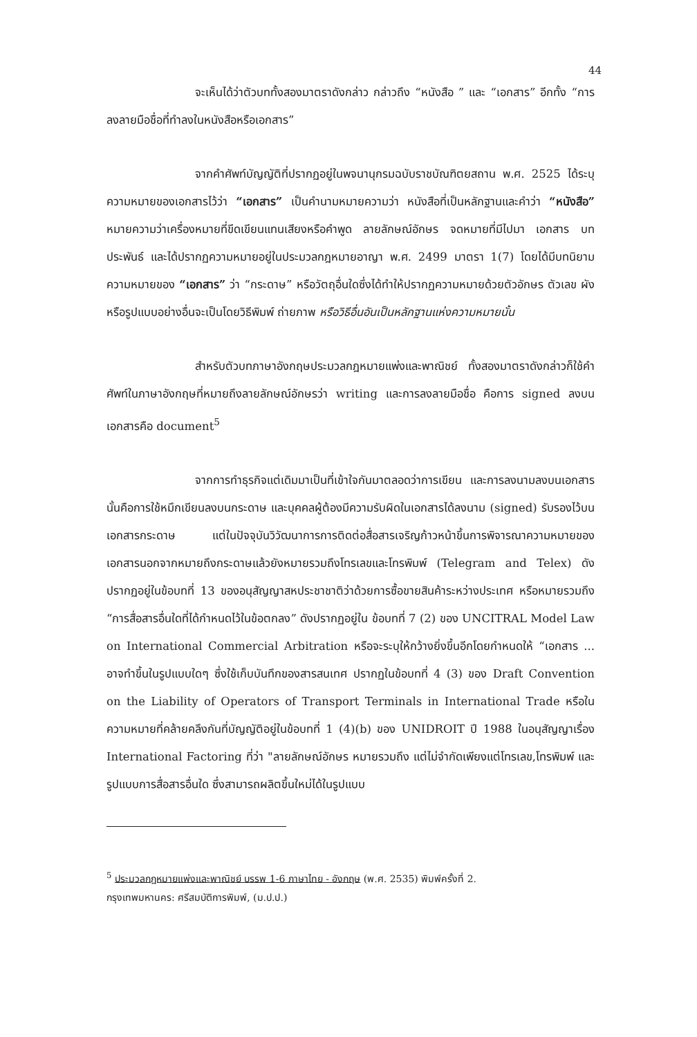44
จะเห็นได้ว่าตัวบททั้งสองมาตราดังกล่าว กล่าวถึง “หนังสือ ” และ “เอกสาร” อีกทั้ง “การลงลายมือชื่อที่ทำลงในหนังสือหรือเอกสาร”
จากคำศัพท์บัญญัติที่ปรากฏอยู่ในพจนานุกรมฉบับราชบัณฑิตยสถาน พ.ศ. 2525 ได้ระบุความหมายของเอกสารไว้ว่า “เอกสาร” เป็นคำนามหมายความว่า หนังสือที่เป็นหลักฐานและคำว่า “หนังสือ” หมายความว่าเครื่องหมายที่ขีดเขียนแทนเสียงหรือคำพูด ลายลักษณ์อักษร จดหมายที่มีไปมา เอกสาร บทประพันธ์ และได้ปรากฏความหมายอยู่ในประมวลกฎหมายอาญา พ.ศ. 2499 มาตรา 1(7) โดยได้มีบทนิยาม ความหมายของ “เอกสาร” ว่า “กระดาษ” หรือวัตถุอื่นใดซึ่งได้ทำให้ปรากฏความหมายด้วยตัวอักษร ตัวเลข ผัง หรือรูปแบบอย่างอื่นจะเป็นโดยวิธีพิมพ์ ถ่ายภาพ หรือวิธีอื่นอันเป็นหลักฐานแห่งความหมายนั้น
สำหรับตัวบทภาษาอังกฤษประมวลกฎหมายแพ่งและพาณิชย์ ทั้งสองมาตราดังกล่าวก็ใช้คำศัพท์ในภาษาอังกฤษที่หมายถึงลายลักษณ์อักษรว่า writing และการลงลายมือชื่อ คือการ signed ลงบนเอกสารคือ document<sup>5</sup>
จากการทำธุรกิจแต่เดิมมาเป็นที่เข้าใจกันมาตลอดว่าการเขียน และการลงนามลงบนเอกสารนั้นคือการใช้หมึกเขียนลงบนกระดาษ และบุคคลผู้ต้องมีความรับผิดในเอกสารได้ลงนาม (signed) รับรองไว้บนเอกสารกระดาษ แต่ในปัจจุบันวิวัฒนาการการติดต่อสื่อสารเจริญก้าวหน้าขึ้นการพิจารณาความหมายของเอกสารนอกจากหมายถึงกระดาษแล้วยังหมายรวมถึงโทรเลขและโทรพิมพ์ (Telegram and Telex) ดังปรากฏอยู่ในข้อบทที่ 13 ของอนุสัญญาสหประชาชาติว่าด้วยการซื้อขายสินค้าระหว่างประเทศ หรือหมายรวมถึง “การสื่อสารอื่นใดที่ได้กำหนดไว้ในข้อตกลง” ดังปรากฏอยู่ใน ข้อบทที่ 7 (2) ของ UNCITRAL Model Law on International Commercial Arbitration หรือจะระบุให้กว้างยิ่งขึ้นอีกโดยกำหนดให้ “เอกสาร ... อาจทำขึ้นในรูปแบบใดๆ ซึ่งใช้เก็บบันทึกของสารสนเทศ ปรากฏในข้อบทที่ 4 (3) ของ Draft Convention on the Liability of Operators of Transport Terminals in International Trade หรือในความหมายที่คล้ายคลึงกันที่บัญญัติอยู่ในข้อบทที่ 1 (4)(b) ของ UNIDROIT ปี 1988 ในอนุสัญญาเรื่อง International Factoring ที่ว่า "ลายลักษณ์อักษร หมายรวมถึง แต่ไม่จำกัดเพียงแต่โทรเลข,โทรพิมพ์ และรูปแบบการสื่อสารอื่นใด ซึ่งสามารถผลิตขึ้นใหม่ได้ในรูปแบบ
<sup>5</sup> ประมวลกฎหมายแพ่งและพาณิชย์ บรรพ 1-6 ภาษาไทย - อังกฤษ (พ.ศ. 2535) พิมพ์ครั้งที่ 2.
กรุงเทพมหานคร: ศรีสมบัติการพิมพ์, (ม.ป.ป.)